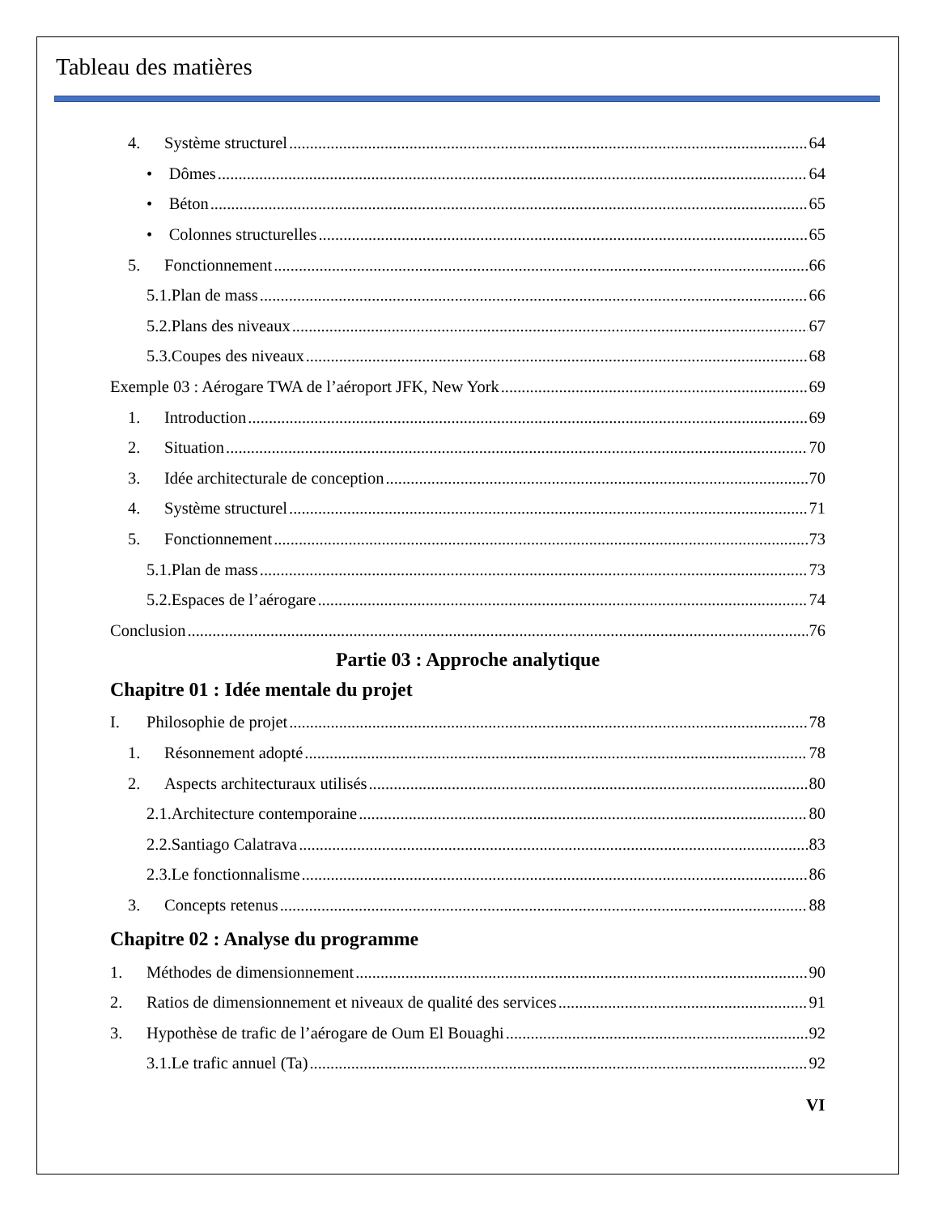Tableau des matières
4. Système structurel 64
• Dômes 64
• Béton 65
• Colonnes structurelles 65
5. Fonctionnement 66
5.1.Plan de mass 66
5.2.Plans des niveaux 67
5.3.Coupes des niveaux 68
Exemple 03 : Aérogare TWA de l’aéroport JFK, New York 69
1. Introduction 69
2. Situation 70
3. Idée architecturale de conception 70
4. Système structurel 71
5. Fonctionnement 73
5.1.Plan de mass 73
5.2.Espaces de l’aérogare 74
Conclusion 76
Partie 03 : Approche analytique
Chapitre 01 : Idée mentale du projet
I. Philosophie de projet 78
1. Résonnement adopté 78
2. Aspects architecturaux utilisés 80
2.1.Architecture contemporaine 80
2.2.Santiago Calatrava 83
2.3.Le fonctionnalisme 86
3. Concepts retenus 88
Chapitre 02 : Analyse du programme
1. Méthodes de dimensionnement 90
2. Ratios de dimensionnement et niveaux de qualité des services 91
3. Hypothèse de trafic de l’aérogare de Oum El Bouaghi 92
3.1.Le trafic annuel (Ta) 92
VI